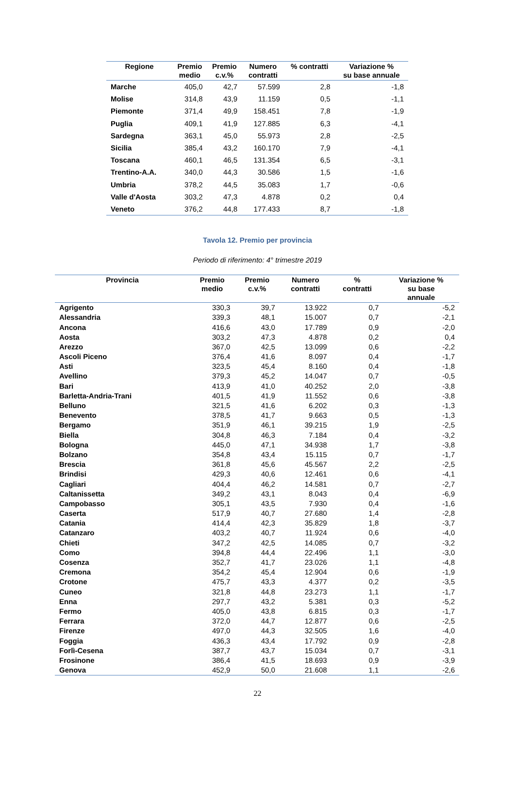| Regione | Premio medio | Premio c.v.% | Numero contratti | % contratti | Variazione % su base annuale |
| --- | --- | --- | --- | --- | --- |
| Marche | 405,0 | 42,7 | 57.599 | 2,8 | -1,8 |
| Molise | 314,8 | 43,9 | 11.159 | 0,5 | -1,1 |
| Piemonte | 371,4 | 49,9 | 158.451 | 7,8 | -1,9 |
| Puglia | 409,1 | 41,9 | 127.885 | 6,3 | -4,1 |
| Sardegna | 363,1 | 45,0 | 55.973 | 2,8 | -2,5 |
| Sicilia | 385,4 | 43,2 | 160.170 | 7,9 | -4,1 |
| Toscana | 460,1 | 46,5 | 131.354 | 6,5 | -3,1 |
| Trentino-A.A. | 340,0 | 44,3 | 30.586 | 1,5 | -1,6 |
| Umbria | 378,2 | 44,5 | 35.083 | 1,7 | -0,6 |
| Valle d'Aosta | 303,2 | 47,3 | 4.878 | 0,2 | 0,4 |
| Veneto | 376,2 | 44,8 | 177.433 | 8,7 | -1,8 |
Tavola 12. Premio per provincia
Periodo di riferimento: 4° trimestre 2019
| Provincia | Premio medio | Premio c.v.% | Numero contratti | % contratti | Variazione % su base annuale |
| --- | --- | --- | --- | --- | --- |
| Agrigento | 330,3 | 39,7 | 13.922 | 0,7 | -5,2 |
| Alessandria | 339,3 | 48,1 | 15.007 | 0,7 | -2,1 |
| Ancona | 416,6 | 43,0 | 17.789 | 0,9 | -2,0 |
| Aosta | 303,2 | 47,3 | 4.878 | 0,2 | 0,4 |
| Arezzo | 367,0 | 42,5 | 13.099 | 0,6 | -2,2 |
| Ascoli Piceno | 376,4 | 41,6 | 8.097 | 0,4 | -1,7 |
| Asti | 323,5 | 45,4 | 8.160 | 0,4 | -1,8 |
| Avellino | 379,3 | 45,2 | 14.047 | 0,7 | -0,5 |
| Bari | 413,9 | 41,0 | 40.252 | 2,0 | -3,8 |
| Barletta-Andria-Trani | 401,5 | 41,9 | 11.552 | 0,6 | -3,8 |
| Belluno | 321,5 | 41,6 | 6.202 | 0,3 | -1,3 |
| Benevento | 378,5 | 41,7 | 9.663 | 0,5 | -1,3 |
| Bergamo | 351,9 | 46,1 | 39.215 | 1,9 | -2,5 |
| Biella | 304,8 | 46,3 | 7.184 | 0,4 | -3,2 |
| Bologna | 445,0 | 47,1 | 34.938 | 1,7 | -3,8 |
| Bolzano | 354,8 | 43,4 | 15.115 | 0,7 | -1,7 |
| Brescia | 361,8 | 45,6 | 45.567 | 2,2 | -2,5 |
| Brindisi | 429,3 | 40,6 | 12.461 | 0,6 | -4,1 |
| Cagliari | 404,4 | 46,2 | 14.581 | 0,7 | -2,7 |
| Caltanissetta | 349,2 | 43,1 | 8.043 | 0,4 | -6,9 |
| Campobasso | 305,1 | 43,5 | 7.930 | 0,4 | -1,6 |
| Caserta | 517,9 | 40,7 | 27.680 | 1,4 | -2,8 |
| Catania | 414,4 | 42,3 | 35.829 | 1,8 | -3,7 |
| Catanzaro | 403,2 | 40,7 | 11.924 | 0,6 | -4,0 |
| Chieti | 347,2 | 42,5 | 14.085 | 0,7 | -3,2 |
| Como | 394,8 | 44,4 | 22.496 | 1,1 | -3,0 |
| Cosenza | 352,7 | 41,7 | 23.026 | 1,1 | -4,8 |
| Cremona | 354,2 | 45,4 | 12.904 | 0,6 | -1,9 |
| Crotone | 475,7 | 43,3 | 4.377 | 0,2 | -3,5 |
| Cuneo | 321,8 | 44,8 | 23.273 | 1,1 | -1,7 |
| Enna | 297,7 | 43,2 | 5.381 | 0,3 | -5,2 |
| Fermo | 405,0 | 43,8 | 6.815 | 0,3 | -1,7 |
| Ferrara | 372,0 | 44,7 | 12.877 | 0,6 | -2,5 |
| Firenze | 497,0 | 44,3 | 32.505 | 1,6 | -4,0 |
| Foggia | 436,3 | 43,4 | 17.792 | 0,9 | -2,8 |
| Forlì-Cesena | 387,7 | 43,7 | 15.034 | 0,7 | -3,1 |
| Frosinone | 386,4 | 41,5 | 18.693 | 0,9 | -3,9 |
| Genova | 452,9 | 50,0 | 21.608 | 1,1 | -2,6 |
22